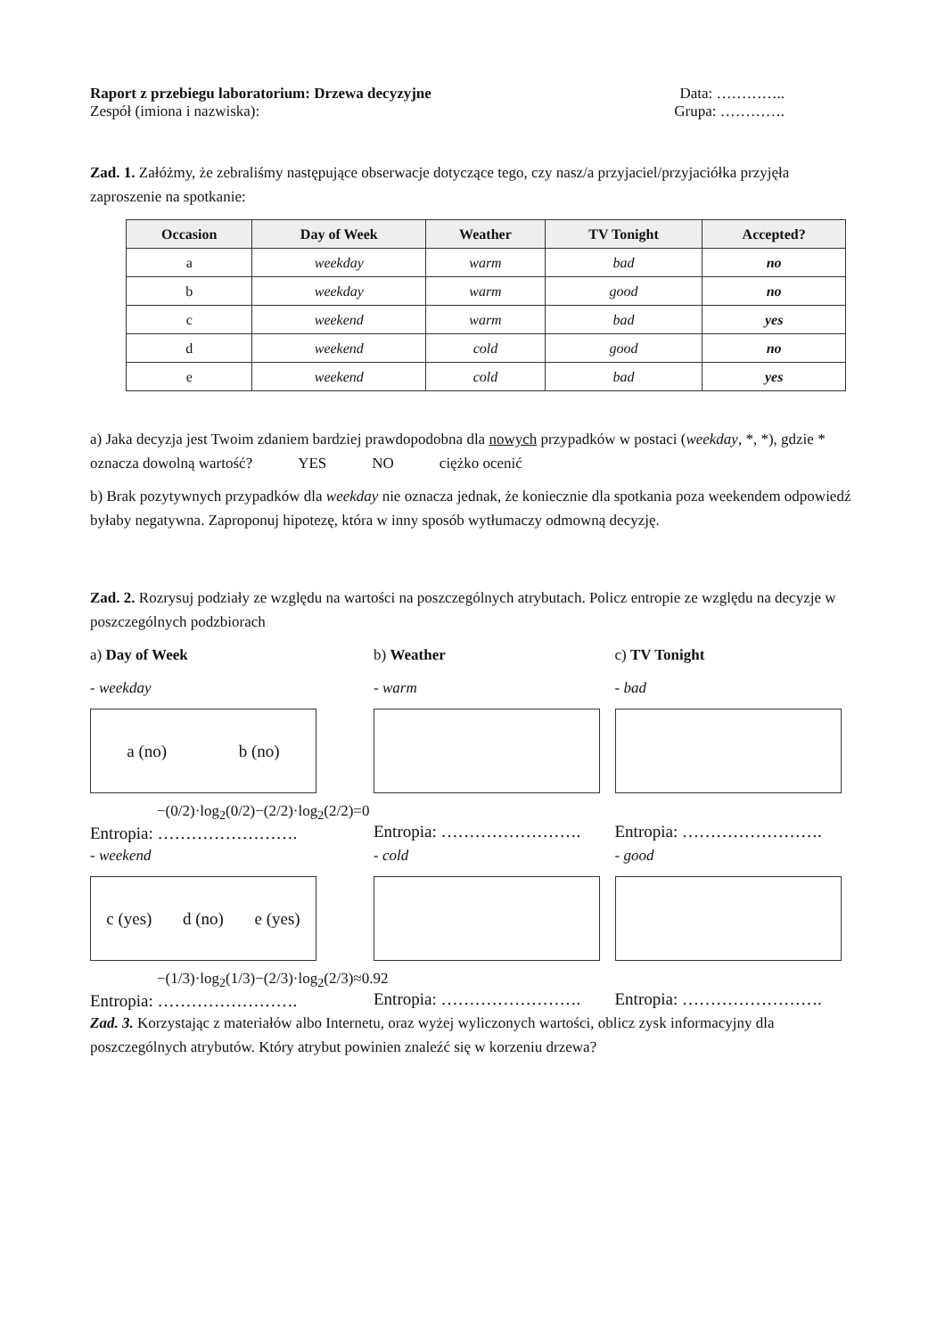Raport z przebiegu laboratorium: Drzewa decyzyjne Data: …………..
Zespół (imiona i nazwiska): Grupa: ………….
Zad. 1. Załóżmy, że zebraliśmy następujące obserwacje dotyczące tego, czy nasz/a przyjaciel/przyjaciółka przyjęła zaproszenie na spotkanie:
| Occasion | Day of Week | Weather | TV Tonight | Accepted? |
| --- | --- | --- | --- | --- |
| a | weekday | warm | bad | no |
| b | weekday | warm | good | no |
| c | weekend | warm | bad | yes |
| d | weekend | cold | good | no |
| e | weekend | cold | bad | yes |
a) Jaka decyzja jest Twoim zdaniem bardziej prawdopodobna dla nowych przypadków w postaci (weekday, *, *), gdzie * oznacza dowolną wartość? YES NO ciężko ocenić
b) Brak pozytywnych przypadków dla weekday nie oznacza jednak, że koniecznie dla spotkania poza weekendem odpowiedź byłaby negatywna. Zaproponuj hipotezę, która w inny sposób wytłumaczy odmowną decyzję.
Zad. 2. Rozrysuj podziały ze względu na wartości na poszczególnych atrybutach. Policz entropie ze względu na decyzje w poszczególnych podzbiorach
a) Day of Week
- weekday
a (no) b (no)
−(0/2)·log<sub>2</sub>(0/2)−(2/2)·log<sub>2</sub>(2/2)=0
Entropia: …………………….
- weekend
c (yes) d (no) e (yes)
−(1/3)·log<sub>2</sub>(1/3)−(2/3)·log<sub>2</sub>(2/3)≈0.92
Entropia: …………………….
b) Weather
- warm
Entropia: …………………….
- cold
Entropia: …………………….
c) TV Tonight
- bad
Entropia: …………………….
- good
Entropia: …………………….
Zad. 3. Korzystając z materiałów albo Internetu, oraz wyżej wyliczonych wartości, oblicz zysk informacyjny dla poszczególnych atrybutów. Który atrybut powinien znaleźć się w korzeniu drzewa?